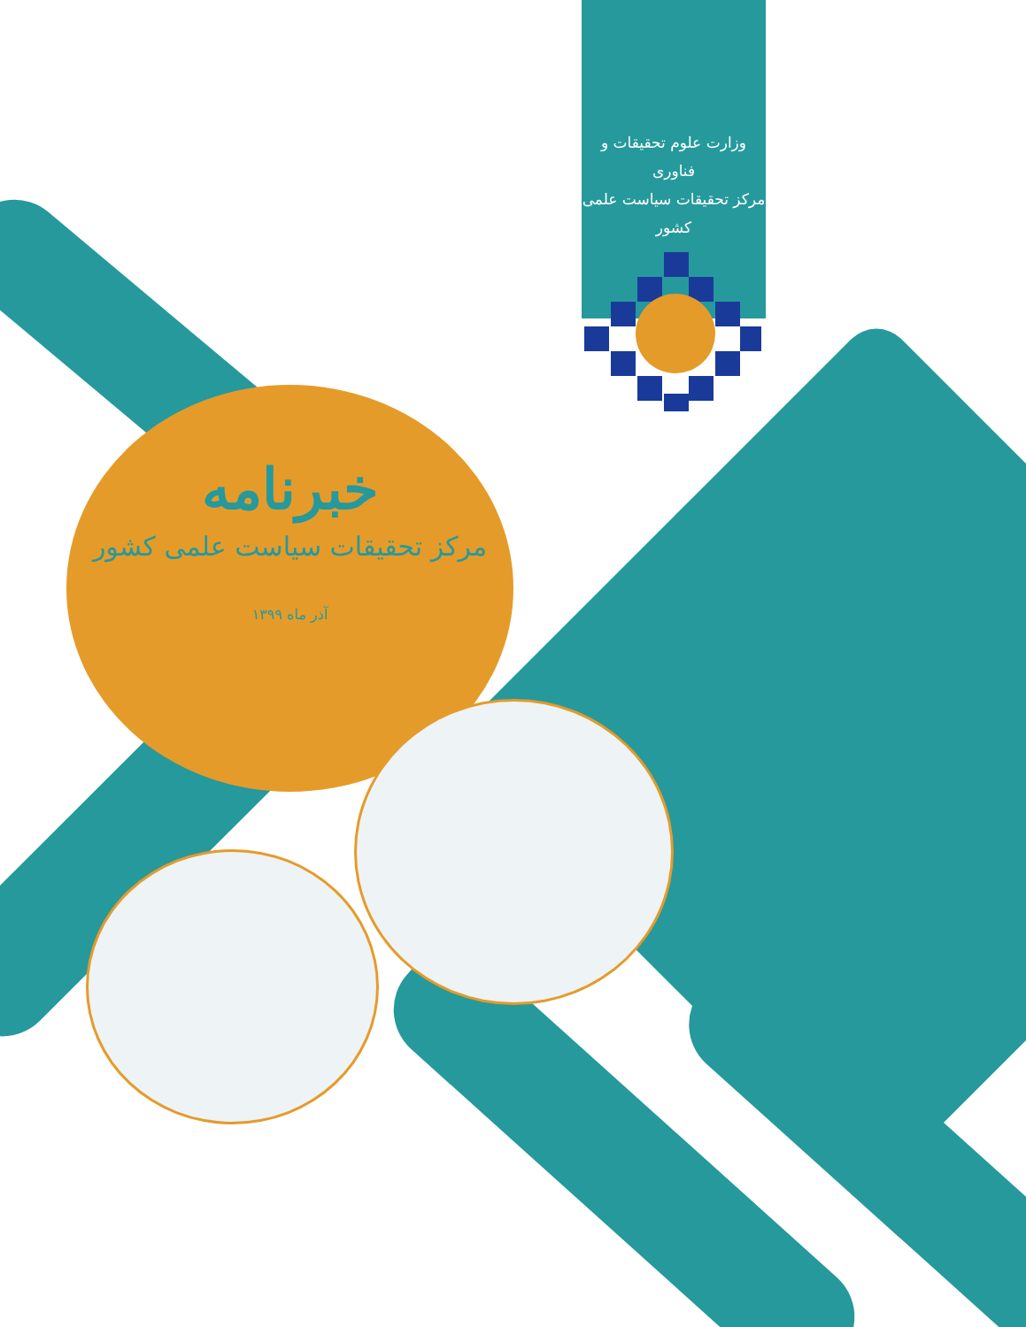وزارت علوم تحقیقات و فناوری
مرکز تحقیقات سیاست علمی کشور
خبرنامه
مرکز تحقیقات سیاست علمی کشور
آذر ماه ۱۳۹۹